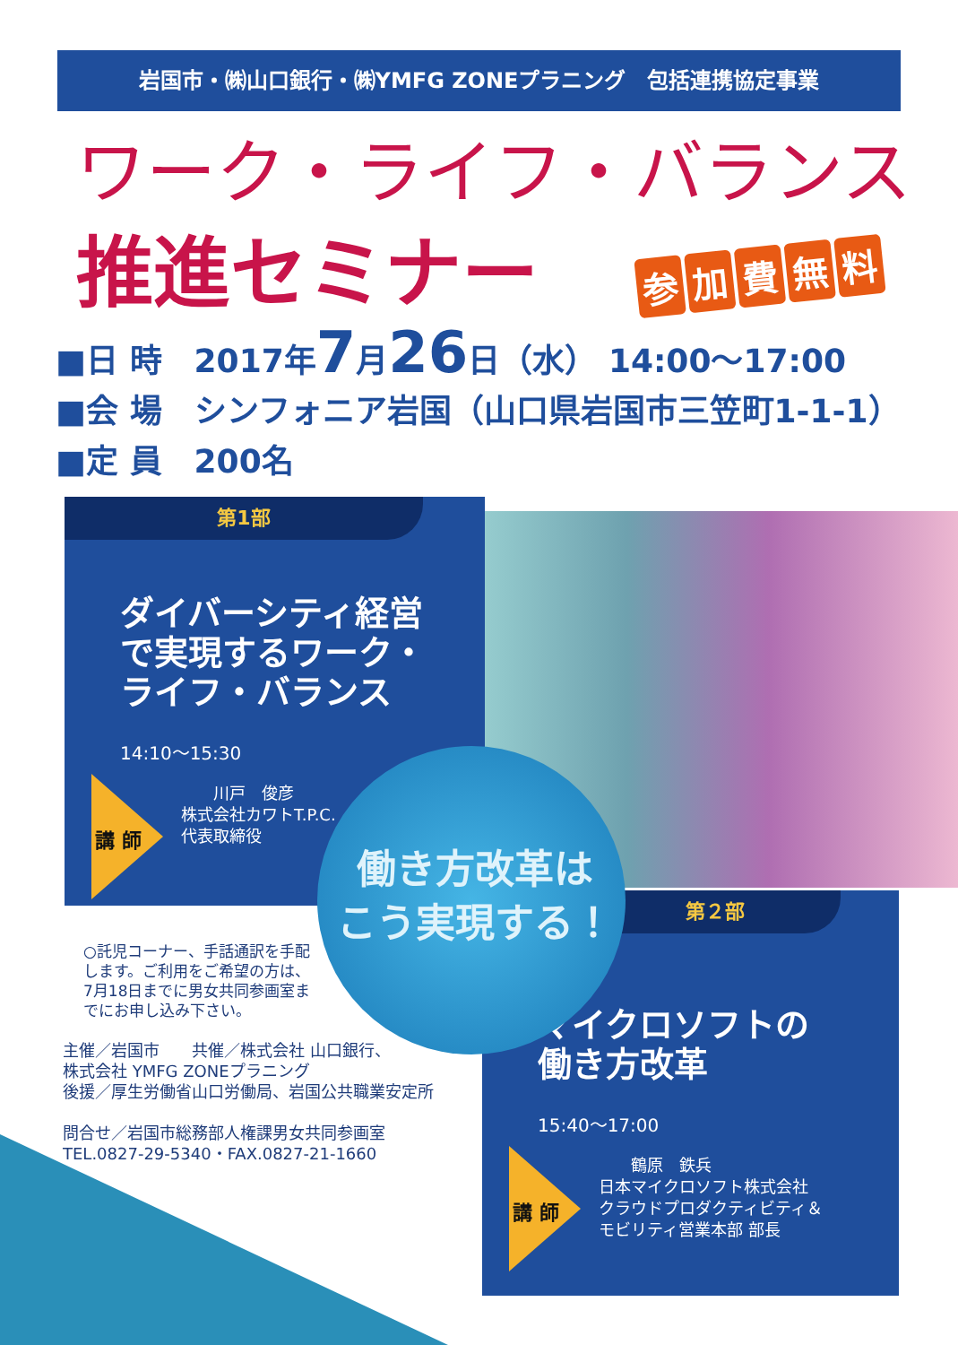岩国市・㈱山口銀行・㈱YMFG ZONEプラニング　包括連携協定事業
ワーク・ライフ・バランス
推進セミナー 参加費無料
■日 時　2017年7月26日（水） 14:00～17:00
■会 場　シンフォニア岩国（山口県岩国市三笠町1-1-1）
■定 員　200名
第1部
ダイバーシティ経営
で実現するワーク・
ライフ・バランス
14:10～15:30
講 師
　　川戸　俊彦
株式会社カワトT.P.C.
代表取締役
第２部
マイクロソフトの
働き方改革
15:40～17:00
講 師
　　鶴原　鉄兵
日本マイクロソフト株式会社
クラウドプロダクティビティ＆
モビリティ営業本部 部長
働き方改革は
こう実現する！
○託児コーナー、手話通訳を手配
します。ご利用をご希望の方は、
7月18日までに男女共同参画室ま
でにお申し込み下さい。
主催／岩国市　　共催／株式会社 山口銀行、
株式会社 YMFG ZONEプラニング
後援／厚生労働省山口労働局、岩国公共職業安定所
問合せ／岩国市総務部人権課男女共同参画室
TEL.0827-29-5340・FAX.0827-21-1660